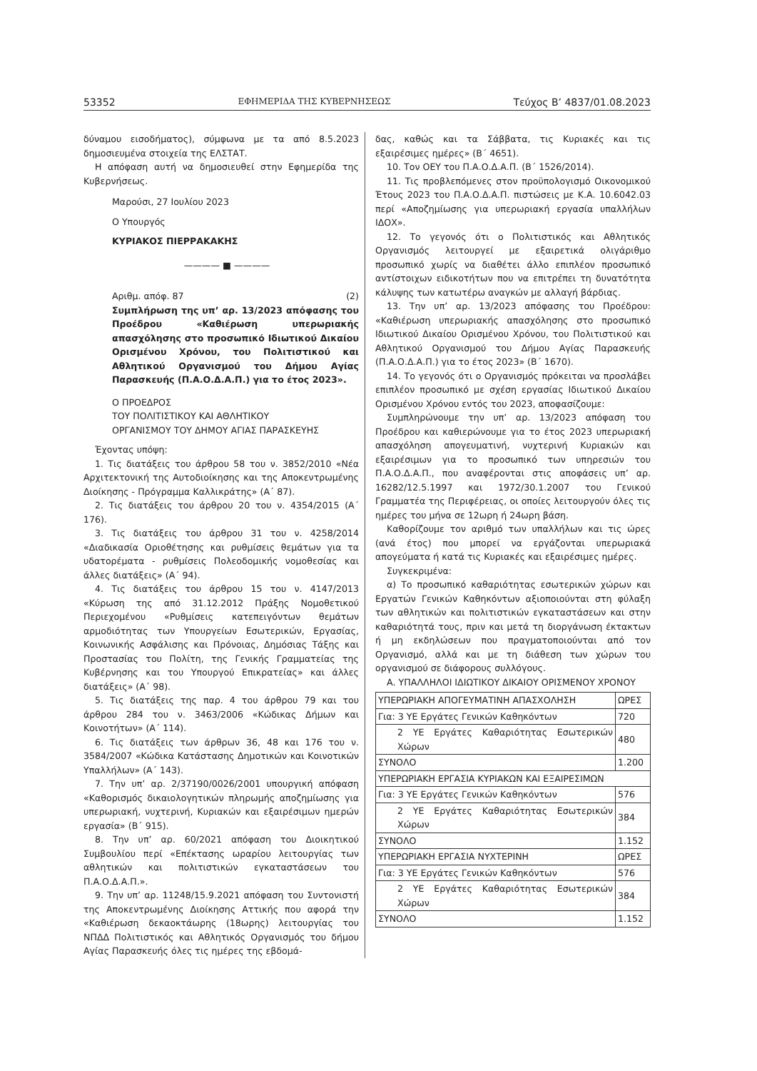53352 ΕΦΗΜΕΡΙΔΑ ΤΗΣ ΚΥΒΕΡΝΗΣΕΩΣ Τεύχος Β’ 4837/01.08.2023
δύναμου εισοδήματος), σύμφωνα με τα από 8.5.2023 δημοσιευμένα στοιχεία της ΕΛΣΤΑΤ.
Η απόφαση αυτή να δημοσιευθεί στην Εφημερίδα της Κυβερνήσεως.
Μαρούσι, 27 Ιουλίου 2023
Ο Υπουργός
ΚΥΡΙΑΚΟΣ ΠΙΕΡΡΑΚΑΚΗΣ
———— ■ ————
Αριθμ. απόφ. 87 (2)
Συμπλήρωση της υπ’ αρ. 13/2023 απόφασης του Προέδρου «Καθιέρωση υπερωριακής απασχόλησης στο προσωπικό Ιδιωτικού Δικαίου Ορισμένου Χρόνου, του Πολιτιστικού και Αθλητικού Οργανισμού του Δήμου Αγίας Παρασκευής (Π.Α.Ο.Δ.Α.Π.) για το έτος 2023».
Ο ΠΡΟΕΔΡΟΣ
ΤΟΥ ΠΟΛΙΤΙΣΤΙΚΟΥ ΚΑΙ ΑΘΛΗΤΙΚΟΥ
ΟΡΓΑΝΙΣΜΟΥ ΤΟΥ ΔΗΜΟΥ ΑΓΙΑΣ ΠΑΡΑΣΚΕΥΗΣ
Έχοντας υπόψη:
1. Τις διατάξεις του άρθρου 58 του ν. 3852/2010 «Νέα Αρχιτεκτονική της Αυτοδιοίκησης και της Αποκεντρωμένης Διοίκησης - Πρόγραμμα Καλλικράτης» (Α΄ 87).
2. Τις διατάξεις του άρθρου 20 του ν. 4354/2015 (Α΄ 176).
3. Τις διατάξεις του άρθρου 31 του ν. 4258/2014 «Διαδικασία Οριοθέτησης και ρυθμίσεις θεμάτων για τα υδατορέματα - ρυθμίσεις Πολεοδομικής νομοθεσίας και άλλες διατάξεις» (Α΄ 94).
4. Τις διατάξεις του άρθρου 15 του ν. 4147/2013 «Κύρωση της από 31.12.2012 Πράξης Νομοθετικού Περιεχομένου «Ρυθμίσεις κατεπειγόντων θεμάτων αρμοδιότητας των Υπουργείων Εσωτερικών, Εργασίας, Κοινωνικής Ασφάλισης και Πρόνοιας, Δημόσιας Τάξης και Προστασίας του Πολίτη, της Γενικής Γραμματείας της Κυβέρνησης και του Υπουργού Επικρατείας» και άλλες διατάξεις» (Α΄ 98).
5. Τις διατάξεις της παρ. 4 του άρθρου 79 και του άρθρου 284 του ν. 3463/2006 «Κώδικας Δήμων και Κοινοτήτων» (Α΄ 114).
6. Τις διατάξεις των άρθρων 36, 48 και 176 του ν. 3584/2007 «Κώδικα Κατάστασης Δημοτικών και Κοινοτικών Υπαλλήλων» (Α΄ 143).
7. Την υπ’ αρ. 2/37190/0026/2001 υπουργική απόφαση «Καθορισμός δικαιολογητικών πληρωμής αποζημίωσης για υπερωριακή, νυχτερινή, Κυριακών και εξαιρέσιμων ημερών εργασία» (Β΄ 915).
8. Την υπ’ αρ. 60/2021 απόφαση του Διοικητικού Συμβουλίου περί «Επέκτασης ωραρίου λειτουργίας των αθλητικών και πολιτιστικών εγκαταστάσεων του Π.Α.Ο.Δ.Α.Π.».
9. Την υπ’ αρ. 11248/15.9.2021 απόφαση του Συντονιστή της Αποκεντρωμένης Διοίκησης Αττικής που αφορά την «Καθιέρωση δεκαοκτάωρης (18ωρης) λειτουργίας του ΝΠΔΔ Πολιτιστικός και Αθλητικός Οργανισμός του δήμου Αγίας Παρασκευής όλες τις ημέρες της εβδομά-
δας, καθώς και τα Σάββατα, τις Κυριακές και τις εξαιρέσιμες ημέρες» (Β΄ 4651).
10. Τον ΟΕΥ του Π.Α.Ο.Δ.Α.Π. (Β΄ 1526/2014).
11. Τις προβλεπόμενες στον προϋπολογισμό Οικονομικού Έτους 2023 του Π.Α.Ο.Δ.Α.Π. πιστώσεις με Κ.Α. 10.6042.03 περί «Αποζημίωσης για υπερωριακή εργασία υπαλλήλων ΙΔΟΧ».
12. Το γεγονός ότι ο Πολιτιστικός και Αθλητικός Οργανισμός λειτουργεί με εξαιρετικά ολιγάριθμο προσωπικό χωρίς να διαθέτει άλλο επιπλέον προσωπικό αντίστοιχων ειδικοτήτων που να επιτρέπει τη δυνατότητα κάλυψης των κατωτέρω αναγκών με αλλαγή βάρδιας.
13. Την υπ’ αρ. 13/2023 απόφασης του Προέδρου: «Καθιέρωση υπερωριακής απασχόλησης στο προσωπικό Ιδιωτικού Δικαίου Ορισμένου Χρόνου, του Πολιτιστικού και Αθλητικού Οργανισμού του Δήμου Αγίας Παρασκευής (Π.Α.Ο.Δ.Α.Π.) για το έτος 2023» (Β΄ 1670).
14. Το γεγονός ότι ο Οργανισμός πρόκειται να προσλάβει επιπλέον προσωπικό με σχέση εργασίας Ιδιωτικού Δικαίου Ορισμένου Χρόνου εντός του 2023, αποφασίζουμε:
Συμπληρώνουμε την υπ’ αρ. 13/2023 απόφαση του Προέδρου και καθιερώνουμε για το έτος 2023 υπερωριακή απασχόληση απογευματινή, νυχτερινή Κυριακών και εξαιρέσιμων για το προσωπικό των υπηρεσιών του Π.Α.Ο.Δ.Α.Π., που αναφέρονται στις αποφάσεις υπ’ αρ. 16282/12.5.1997 και 1972/30.1.2007 του Γενικού Γραμματέα της Περιφέρειας, οι οποίες λειτουργούν όλες τις ημέρες του μήνα σε 12ωρη ή 24ωρη βάση.
Καθορίζουμε τον αριθμό των υπαλλήλων και τις ώρες (ανά έτος) που μπορεί να εργάζονται υπερωριακά απογεύματα ή κατά τις Κυριακές και εξαιρέσιμες ημέρες.
Συγκεκριμένα:
α) Το προσωπικό καθαριότητας εσωτερικών χώρων και Εργατών Γενικών Καθηκόντων αξιοποιούνται στη φύλαξη των αθλητικών και πολιτιστικών εγκαταστάσεων και στην καθαριότητά τους, πριν και μετά τη διοργάνωση έκτακτων ή μη εκδηλώσεων που πραγματοποιούνται από τον Οργανισμό, αλλά και με τη διάθεση των χώρων του οργανισμού σε διάφορους συλλόγους.
Α. ΥΠΑΛΛΗΛΟΙ ΙΔΙΩΤΙΚΟΥ ΔΙΚΑΙΟΥ ΟΡΙΣΜΕΝΟΥ ΧΡΟΝΟΥ
| ΥΠΕΡΩΡΙΑΚΗ ΑΠΟΓΕΥΜΑΤΙΝΗ ΑΠΑΣΧΟΛΗΣΗ | ΩΡΕΣ |
| Για: 3 ΥΕ Εργάτες Γενικών Καθηκόντων | 720 |
| 2 ΥΕ Εργάτες Καθαριότητας Εσωτερικών Χώρων | 480 |
| ΣΥΝΟΛΟ | 1.200 |
| ΥΠΕΡΩΡΙΑΚΗ ΕΡΓΑΣΙΑ ΚΥΡΙΑΚΩΝ ΚΑΙ ΕΞΑΙΡΕΣΙΜΩΝ | |
| Για: 3 ΥΕ Εργάτες Γενικών Καθηκόντων | 576 |
| 2 ΥΕ Εργάτες Καθαριότητας Εσωτερικών Χώρων | 384 |
| ΣΥΝΟΛΟ | 1.152 |
| ΥΠΕΡΩΡΙΑΚΗ ΕΡΓΑΣΙΑ ΝΥΧΤΕΡΙΝΗ | ΩΡΕΣ |
| Για: 3 ΥΕ Εργάτες Γενικών Καθηκόντων | 576 |
| 2 ΥΕ Εργάτες Καθαριότητας Εσωτερικών Χώρων | 384 |
| ΣΥΝΟΛΟ | 1.152 |